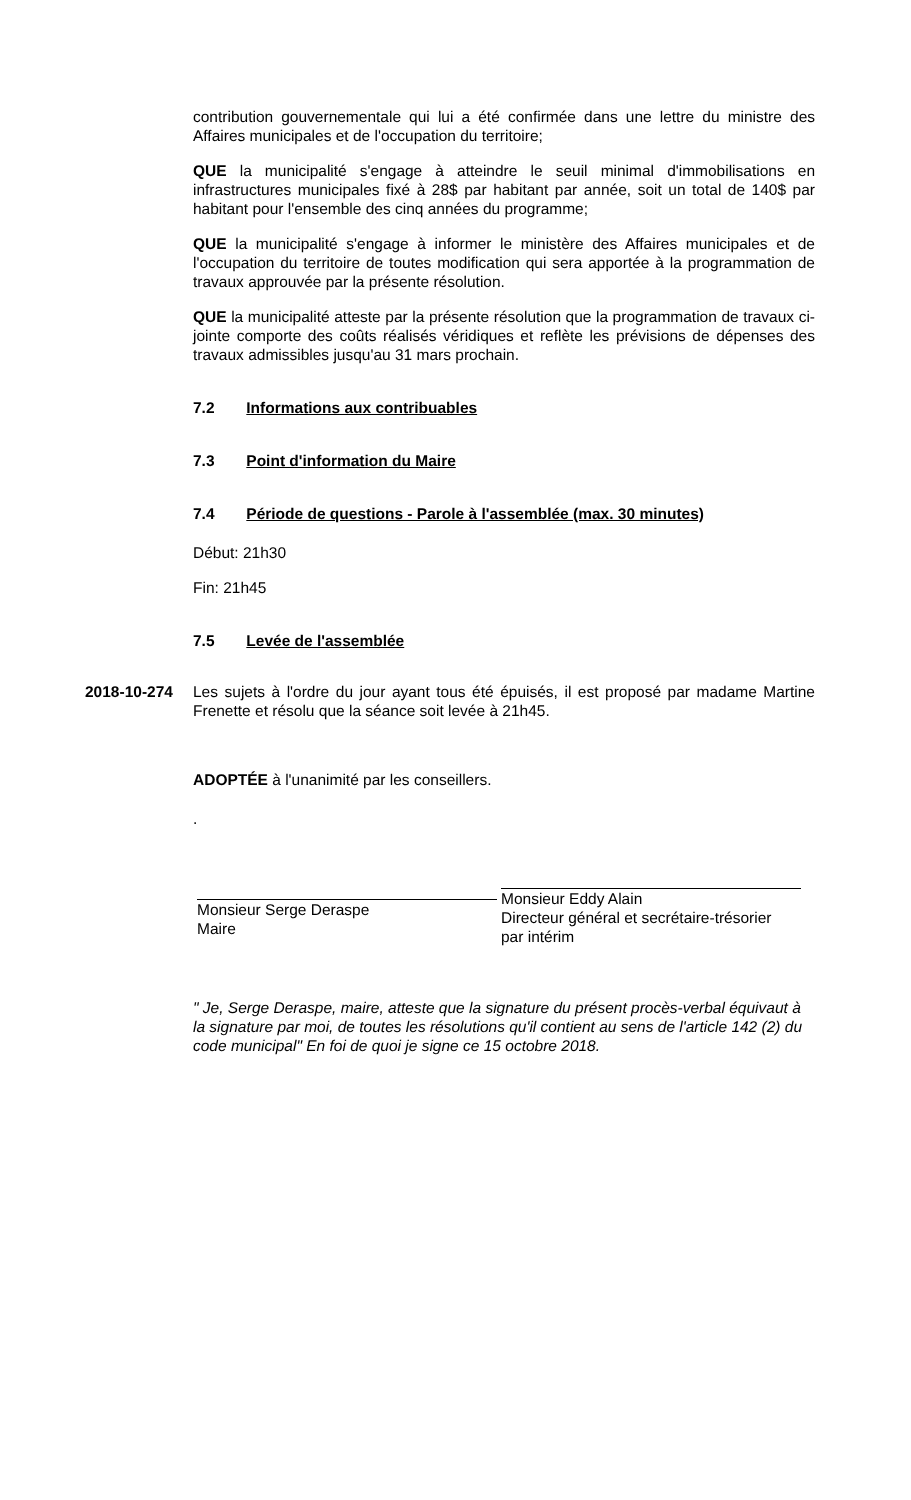contribution gouvernementale qui lui a été confirmée dans une lettre du ministre des Affaires municipales et de l'occupation du territoire;
QUE la municipalité s'engage à atteindre le seuil minimal d'immobilisations en infrastructures municipales fixé à 28$ par habitant par année, soit un total de 140$ par habitant pour l'ensemble des cinq années du programme;
QUE la municipalité s'engage à informer le ministère des Affaires municipales et de l'occupation du territoire de toutes modification qui sera apportée à la programmation de travaux approuvée par la présente résolution.
QUE la municipalité atteste par la présente résolution que la programmation de travaux ci-jointe comporte des coûts réalisés véridiques et reflète les prévisions de dépenses des travaux admissibles jusqu'au 31 mars prochain.
7.2 Informations aux contribuables
7.3 Point d'information du Maire
7.4 Période de questions - Parole à l'assemblée (max. 30 minutes)
Début: 21h30
Fin: 21h45
7.5 Levée de l'assemblée
2018-10-274 Les sujets à l'ordre du jour ayant tous été épuisés, il est proposé par madame Martine Frenette et résolu que la séance soit levée à 21h45.
ADOPTÉE à l'unanimité par les conseillers.
.
Monsieur Serge Deraspe
Maire
Monsieur Eddy Alain
Directeur général et secrétaire-trésorier
par intérim
" Je, Serge Deraspe, maire, atteste que la signature du présent procès-verbal équivaut à la signature par moi, de toutes les résolutions qu'il contient au sens de l'article 142 (2) du code municipal" En foi de quoi je signe ce 15 octobre 2018.